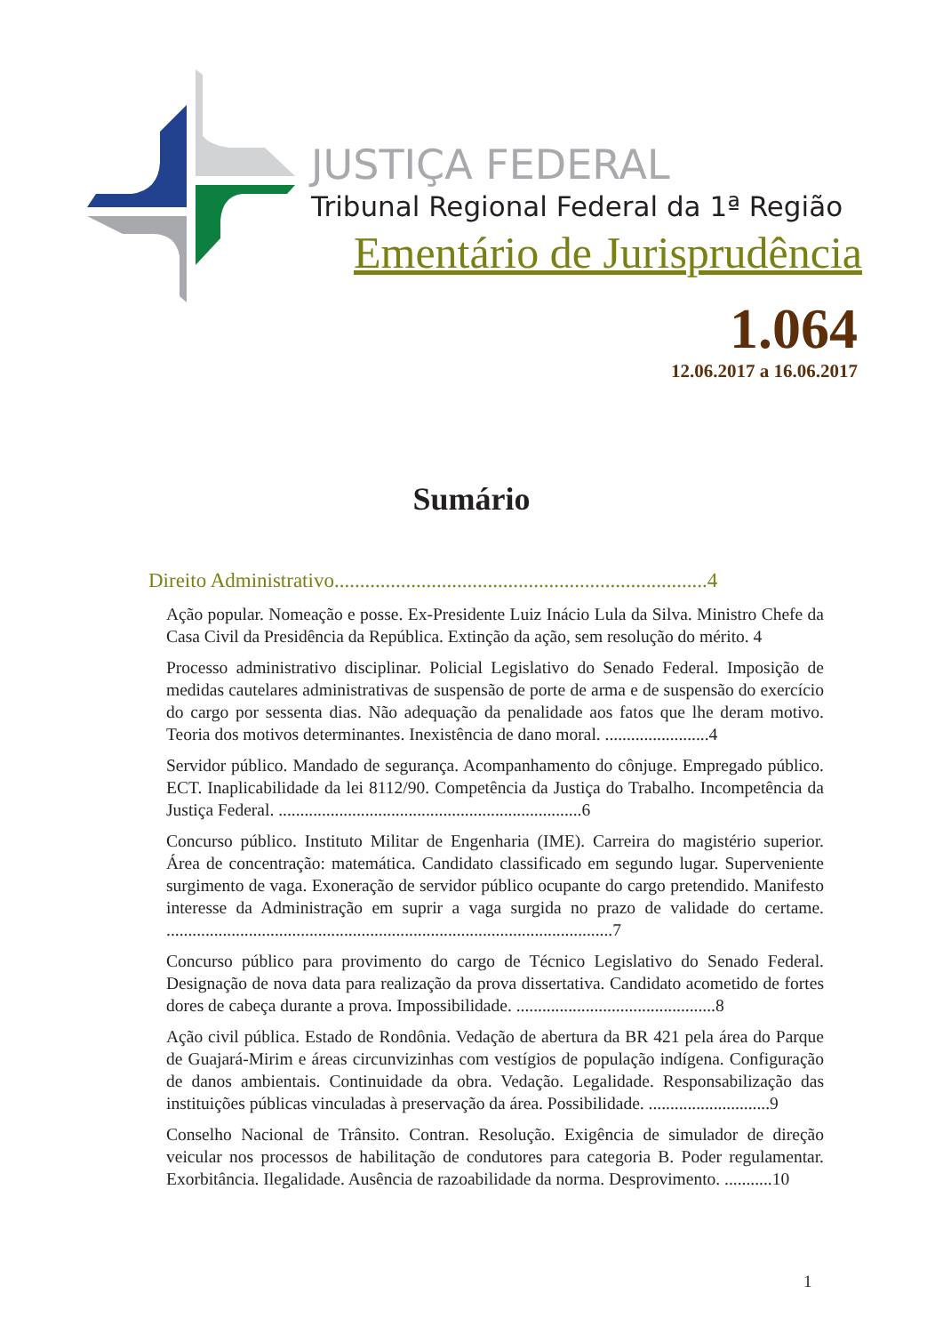JUSTIÇA FEDERAL
Tribunal Regional Federal da 1ª Região
Ementário de Jurisprudência
1.064
12.06.2017 a 16.06.2017
Sumário
Direito Administrativo.........................................................................4
Ação popular. Nomeação e posse. Ex-Presidente Luiz Inácio Lula da Silva. Ministro Chefe da Casa Civil da Presidência da República. Extinção da ação, sem resolução do mérito. 4
Processo administrativo disciplinar. Policial Legislativo do Senado Federal. Imposição de medidas cautelares administrativas de suspensão de porte de arma e de suspensão do exercício do cargo por sessenta dias. Não adequação da penalidade aos fatos que lhe deram motivo. Teoria dos motivos determinantes. Inexistência de dano moral. ........................4
Servidor público. Mandado de segurança. Acompanhamento do cônjuge. Empregado público. ECT. Inaplicabilidade da lei 8112/90. Competência da Justiça do Trabalho. Incompetência da Justiça Federal. ......................................................................6
Concurso público. Instituto Militar de Engenharia (IME). Carreira do magistério superior. Área de concentração: matemática. Candidato classificado em segundo lugar. Superveniente surgimento de vaga. Exoneração de servidor público ocupante do cargo pretendido. Manifesto interesse da Administração em suprir a vaga surgida no prazo de validade do certame. .......................................................................................................7
Concurso público para provimento do cargo de Técnico Legislativo do Senado Federal. Designação de nova data para realização da prova dissertativa. Candidato acometido de fortes dores de cabeça durante a prova. Impossibilidade. ..............................................8
Ação civil pública. Estado de Rondônia. Vedação de abertura da BR 421 pela área do Parque de Guajará-Mirim e áreas circunvizinhas com vestígios de população indígena. Configuração de danos ambientais. Continuidade da obra. Vedação. Legalidade. Responsabilização das instituições públicas vinculadas à preservação da área. Possibilidade. ............................9
Conselho Nacional de Trânsito. Contran. Resolução. Exigência de simulador de direção veicular nos processos de habilitação de condutores para categoria B. Poder regulamentar. Exorbitância. Ilegalidade. Ausência de razoabilidade da norma. Desprovimento. ...........10
1